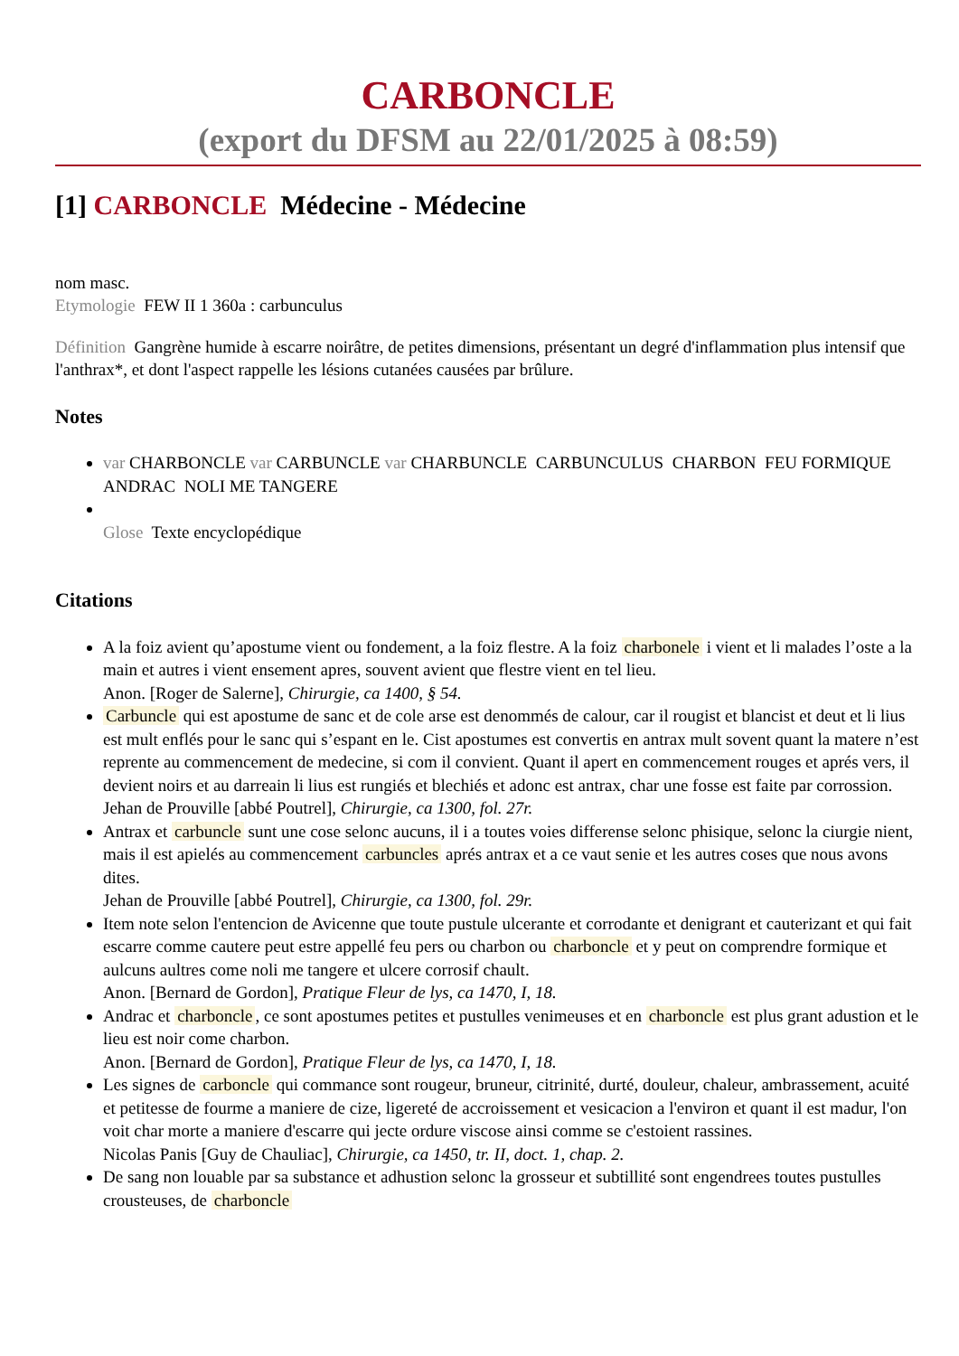CARBONCLE
(export du DFSM au 22/01/2025 à 08:59)
[1] CARBONCLE Médecine - Médecine
nom masc.
Etymologie FEW II 1 360a : carbunculus
Définition Gangrène humide à escarre noirâtre, de petites dimensions, présentant un degré d'inflammation plus intensif que l'anthrax*, et dont l'aspect rappelle les lésions cutanées causées par brûlure.
Notes
var CHARBONCLE var CARBUNCLE var CHARBUNCLE CARBUNCULUS CHARBON FEU FORMIQUE ANDRAC NOLI ME TANGERE
Glose Texte encyclopédique
Citations
A la foiz avient qu’apostume vient ou fondement, a la foiz flestre. A la foiz charbonele i vient et li malades l’oste a la main et autres i vient ensement apres, souvent avient que flestre vient en tel lieu.
Anon. [Roger de Salerne], Chirurgie, ca 1400, § 54.
Carbuncle qui est apostume de sanc et de cole arse est denommés de calour, car il rougist et blancist et deut et li lius est mult enflés pour le sanc qui s’espant en le. Cist apostumes est convertis en antrax mult sovent quant la matere n’est reprente au commencement de medecine, si com il convient. Quant il apert en commencement rouges et aprés vers, il devient noirs et au darreain li lius est rungiés et blechiés et adonc est antrax, char une fosse est faite par corrossion.
Jehan de Prouville [abbé Poutrel], Chirurgie, ca 1300, fol. 27r.
Antrax et carbuncle sunt une cose selonc aucuns, il i a toutes voies differense selonc phisique, selonc la ciurgie nient, mais il est apielés au commencement carbuncles aprés antrax et a ce vaut senie et les autres coses que nous avons dites.
Jehan de Prouville [abbé Poutrel], Chirurgie, ca 1300, fol. 29r.
Item note selon l'entencion de Avicenne que toute pustule ulcerante et corrodante et denigrant et cauterizant et qui fait escarre comme cautere peut estre appellé feu pers ou charbon ou charboncle et y peut on comprendre formique et aulcuns aultres come noli me tangere et ulcere corrosif chault.
Anon. [Bernard de Gordon], Pratique Fleur de lys, ca 1470, I, 18.
Andrac et charboncle, ce sont apostumes petites et pustulles venimeuses et en charboncle est plus grant adustion et le lieu est noir come charbon.
Anon. [Bernard de Gordon], Pratique Fleur de lys, ca 1470, I, 18.
Les signes de carboncle qui commance sont rougeur, bruneur, citrinité, durté, douleur, chaleur, ambrassement, acuité et petitesse de fourme a maniere de cize, ligereté de accroissement et vesicacion a l'environ et quant il est madur, l'on voit char morte a maniere d'escarre qui jecte ordure viscose ainsi comme se c'estoient rassines.
Nicolas Panis [Guy de Chauliac], Chirurgie, ca 1450, tr. II, doct. 1, chap. 2.
De sang non louable par sa substance et adhustion selonc la grosseur et subtillité sont engendrees toutes pustulles crousteuses, de charboncle